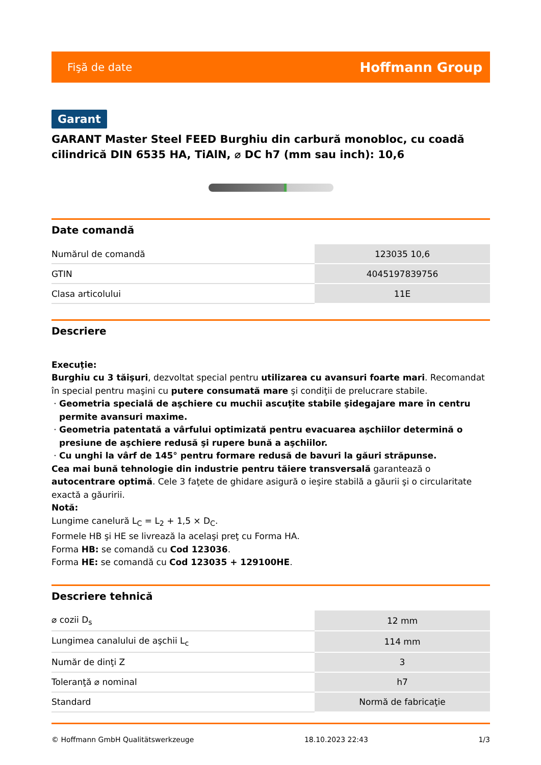Fişă de date Hoffmann Group
Garant
GARANT Master Steel FEED Burghiu din carbură monobloc, cu coadă cilindrică DIN 6535 HA, TiAlN, ⌀ DC h7 (mm sau inch): 10,6
Date comandă
| Numărul de comandă | 123035 10,6 |
| GTIN | 4045197839756 |
| Clasa articolului | 11E |
Descriere
Execuţie:
Burghiu cu 3 tăişuri, dezvoltat special pentru utilizarea cu avansuri foarte mari. Recomandat în special pentru maşini cu putere consumată mare şi condiţii de prelucrare stabile.
Geometria specială de aşchiere cu muchii ascuţite stabile şidegajare mare în centru permite avansuri maxime.
Geometria patentată a vârfului optimizată pentru evacuarea aşchiilor determină o presiune de aşchiere redusă şi rupere bună a aşchiilor.
Cu unghi la vârf de 145° pentru formare redusă de bavuri la găuri străpunse.
Cea mai bună tehnologie din industrie pentru tăiere transversală garantează o autocentrare optimă. Cele 3 faţete de ghidare asigură o ieşire stabilă a găurii şi o circularitate exactă a găuririi.
Notă:
Lungime canelură L<sub>C</sub> = L<sub>2</sub> + 1,5 × D<sub>C</sub>.
Formele HB şi HE se livrează la acelaşi preţ cu Forma HA.
Forma HB: se comandă cu Cod 123036.
Forma HE: se comandă cu Cod 123035 + 129100HE.
Descriere tehnică
| ⌀ cozii D<sub>s</sub> | 12 mm |
| Lungimea canalului de aşchii L<sub>c</sub> | 114 mm |
| Număr de dinţi Z | 3 |
| Toleranţă ⌀ nominal | h7 |
| Standard | Normă de fabricaţie |
© Hoffmann GmbH Qualitätswerkzeuge 18.10.2023 22:43 1/3